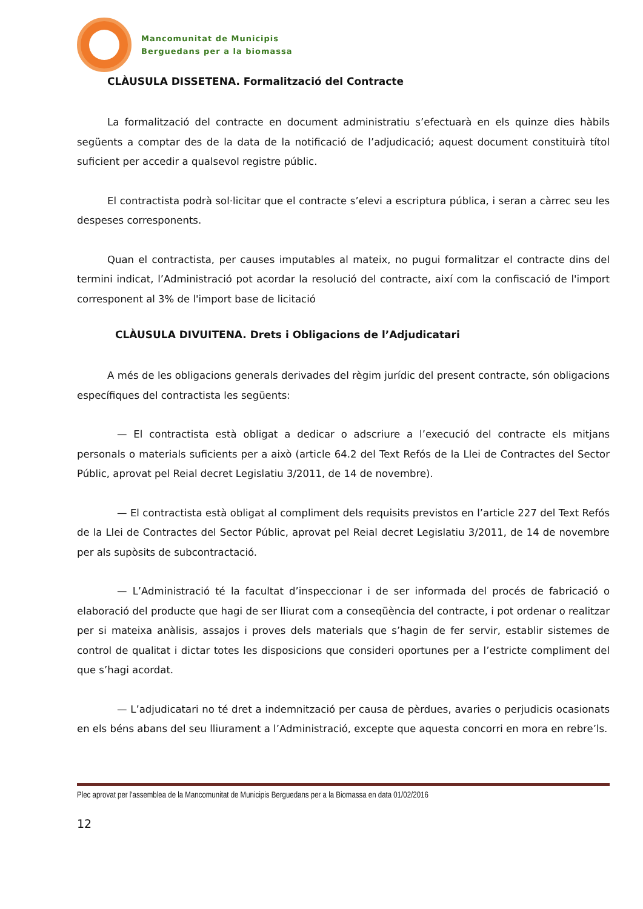Mancomunitat de Municipis
Berguedans per a la biomassa
CLÀUSULA DISSETENA. Formalització del Contracte
La formalització del contracte en document administratiu s’efectuarà en els quinze dies hàbils següents a comptar des de la data de la notificació de l’adjudicació; aquest document constituirà títol suficient per accedir a qualsevol registre públic.
El contractista podrà sol·licitar que el contracte s’elevi a escriptura pública, i seran a càrrec seu les despeses corresponents.
Quan el contractista, per causes imputables al mateix, no pugui formalitzar el contracte dins del termini indicat, l’Administració pot acordar la resolució del contracte, així com la confiscació de l'import corresponent al 3% de l'import base de licitació
CLÀUSULA DIVUITENA. Drets i Obligacions de l’Adjudicatari
A més de les obligacions generals derivades del règim jurídic del present contracte, són obligacions específiques del contractista les següents:
— El contractista està obligat a dedicar o adscriure a l’execució del contracte els mitjans personals o materials suficients per a això (article 64.2 del Text Refós de la Llei de Contractes del Sector Públic, aprovat pel Reial decret Legislatiu 3/2011, de 14 de novembre).
— El contractista està obligat al compliment dels requisits previstos en l’article 227 del Text Refós de la Llei de Contractes del Sector Públic, aprovat pel Reial decret Legislatiu 3/2011, de 14 de novembre per als supòsits de subcontractació.
— L’Administració té la facultat d’inspeccionar i de ser informada del procés de fabricació o elaboració del producte que hagi de ser lliurat com a conseqüència del contracte, i pot ordenar o realitzar per si mateixa anàlisis, assajos i proves dels materials que s’hagin de fer servir, establir sistemes de control de qualitat i dictar totes les disposicions que consideri oportunes per a l’estricte compliment del que s’hagi acordat.
— L’adjudicatari no té dret a indemnització per causa de pèrdues, avaries o perjudicis ocasionats en els béns abans del seu lliurament a l’Administració, excepte que aquesta concorri en mora en rebre’ls.
Plec aprovat per l'assemblea de la Mancomunitat de Municipis Berguedans per a la Biomassa en data 01/02/2016
12